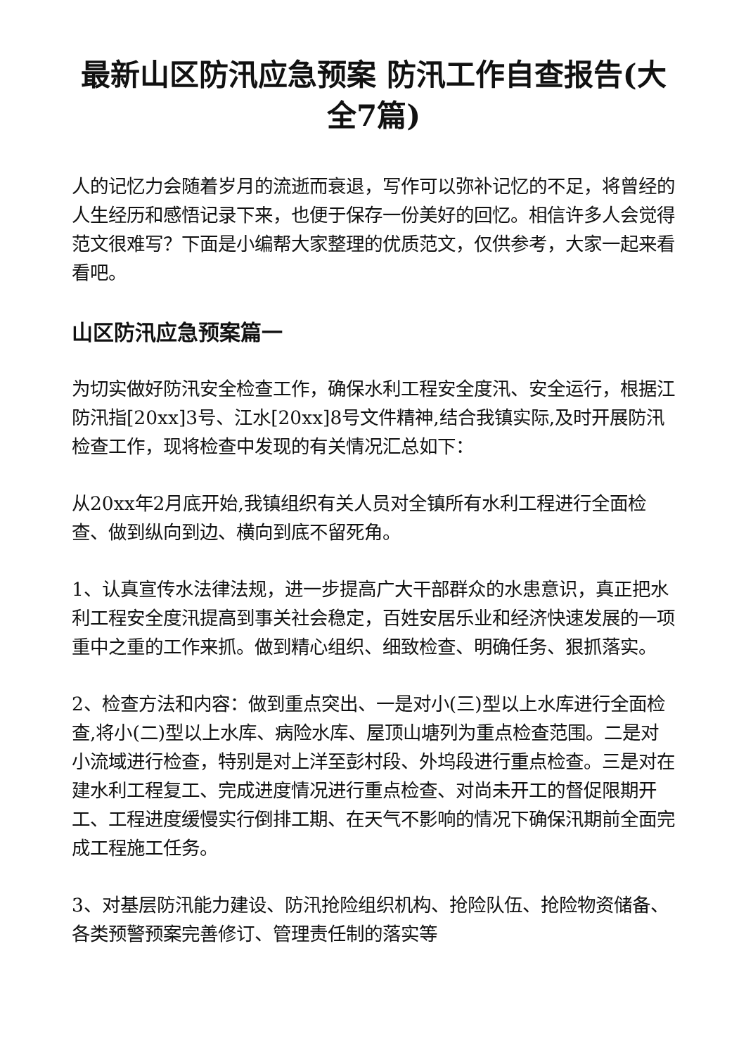最新山区防汛应急预案 防汛工作自查报告(大全7篇)
人的记忆力会随着岁月的流逝而衰退，写作可以弥补记忆的不足，将曾经的人生经历和感悟记录下来，也便于保存一份美好的回忆。相信许多人会觉得范文很难写？下面是小编帮大家整理的优质范文，仅供参考，大家一起来看看吧。
山区防汛应急预案篇一
为切实做好防汛安全检查工作，确保水利工程安全度汛、安全运行，根据江防汛指[20xx]3号、江水[20xx]8号文件精神,结合我镇实际,及时开展防汛检查工作，现将检查中发现的有关情况汇总如下：
从20xx年2月底开始,我镇组织有关人员对全镇所有水利工程进行全面检查、做到纵向到边、横向到底不留死角。
1、认真宣传水法律法规，进一步提高广大干部群众的水患意识，真正把水利工程安全度汛提高到事关社会稳定，百姓安居乐业和经济快速发展的一项重中之重的工作来抓。做到精心组织、细致检查、明确任务、狠抓落实。
2、检查方法和内容：做到重点突出、一是对小(三)型以上水库进行全面检查,将小(二)型以上水库、病险水库、屋顶山塘列为重点检查范围。二是对小流域进行检查，特别是对上洋至彭村段、外坞段进行重点检查。三是对在建水利工程复工、完成进度情况进行重点检查、对尚未开工的督促限期开工、工程进度缓慢实行倒排工期、在天气不影响的情况下确保汛期前全面完成工程施工任务。
3、对基层防汛能力建设、防汛抢险组织机构、抢险队伍、抢险物资储备、各类预警预案完善修订、管理责任制的落实等